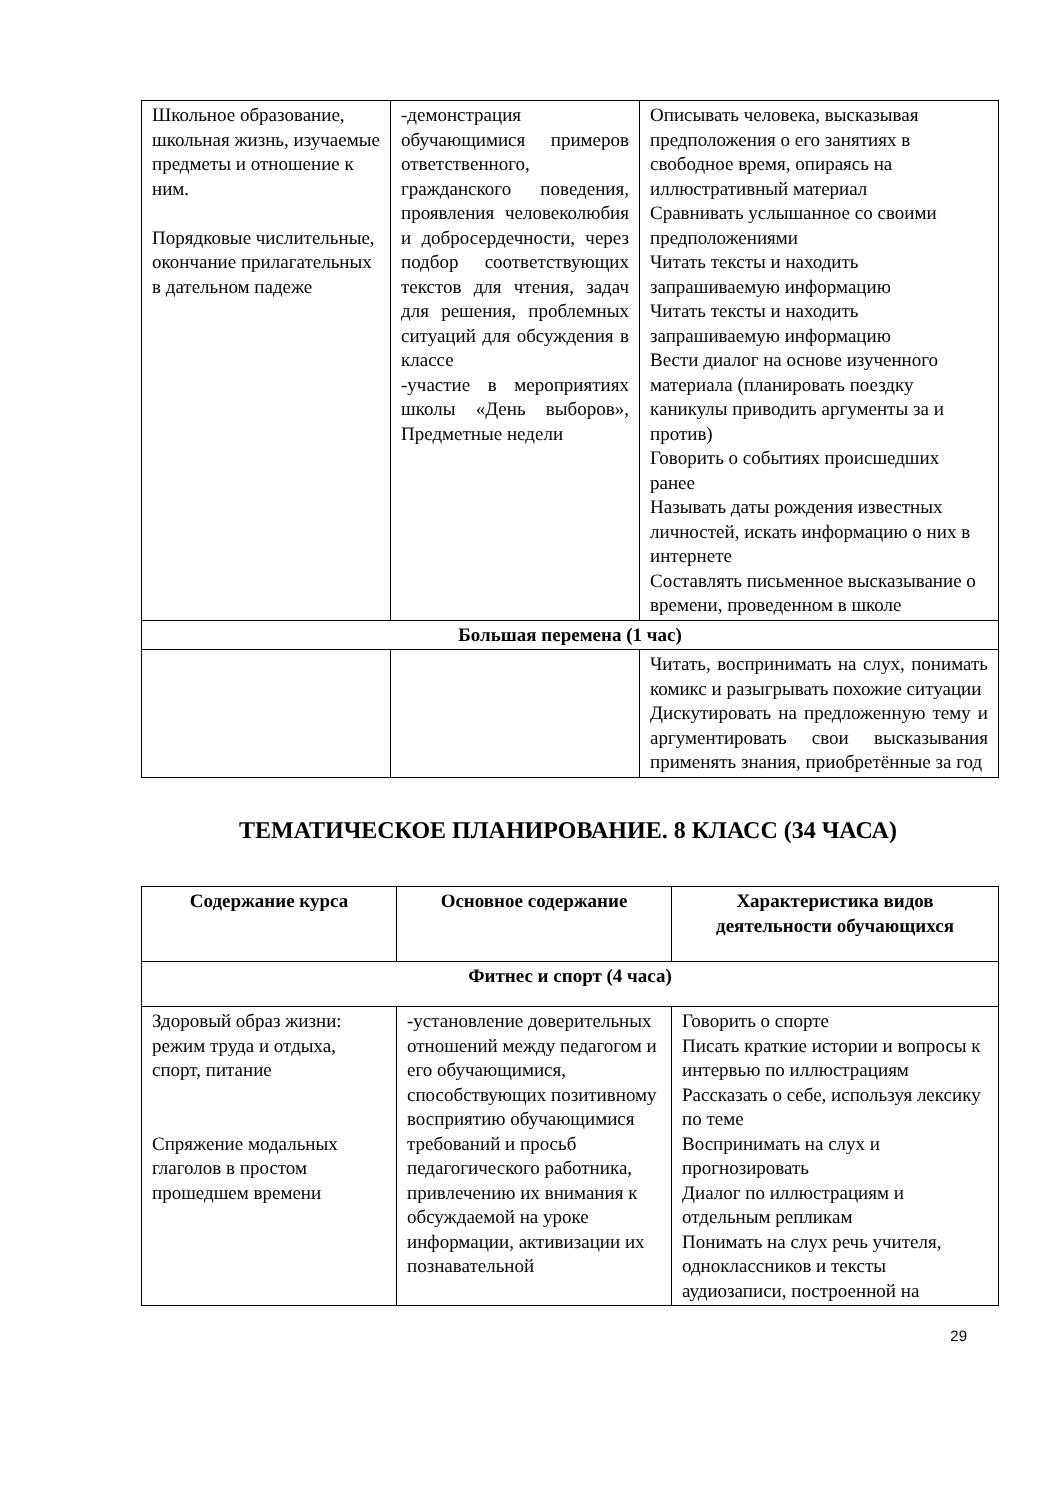| Школьное образование, школьная жизнь, изучаемые предметы и отношение к ним. Порядковые числительные, окончание прилагательных в дательном падеже | -демонстрация обучающимися примеров ответственного, гражданского поведения, проявления человеколюбия и добросердечности, через подбор соответствующих текстов для чтения, задач для решения, проблемных ситуаций для обсуждения в классе -участие в мероприятиях школы «День выборов», Предметные недели | Описывать человека, высказывая предположения о его занятиях в свободное время, опираясь на иллюстративный материал Сравнивать услышанное со своими предположениями Читать тексты и находить запрашиваемую информацию Читать тексты и находить запрашиваемую информацию Вести диалог на основе изученного материала (планировать поездку каникулы приводить аргументы за и против) Говорить о событиях происшедших ранее Называть даты рождения известных личностей, искать информацию о них в интернете Составлять письменное высказывание о времени, проведенном в школе |
| Большая перемена (1 час) | | |
| | | Читать, воспринимать на слух, понимать комикс и разыгрывать похожие ситуации Дискутировать на предложенную тему и аргументировать свои высказывания применять знания, приобретённые за год |
ТЕМАТИЧЕСКОЕ ПЛАНИРОВАНИЕ. 8 КЛАСС (34 ЧАСА)
| Содержание курса | Основное содержание | Характеристика видов деятельности обучающихся |
| --- | --- | --- |
| Фитнес и спорт (4 часа) | | |
| Здоровый образ жизни: режим труда и отдыха, спорт, питание Спряжение модальных глаголов в простом прошедшем времени | -установление доверительных отношений между педагогом и его обучающимися, способствующих позитивному восприятию обучающимися требований и просьб педагогического работника, привлечению их внимания к обсуждаемой на уроке информации, активизации их познавательной | Говорить о спорте Писать краткие истории и вопросы к интервью по иллюстрациям Рассказать о себе, используя лексику по теме Воспринимать на слух и прогнозировать Диалог по иллюстрациям и отдельным репликам Понимать на слух речь учителя, одноклассников и тексты аудиозаписи, построенной на |
29